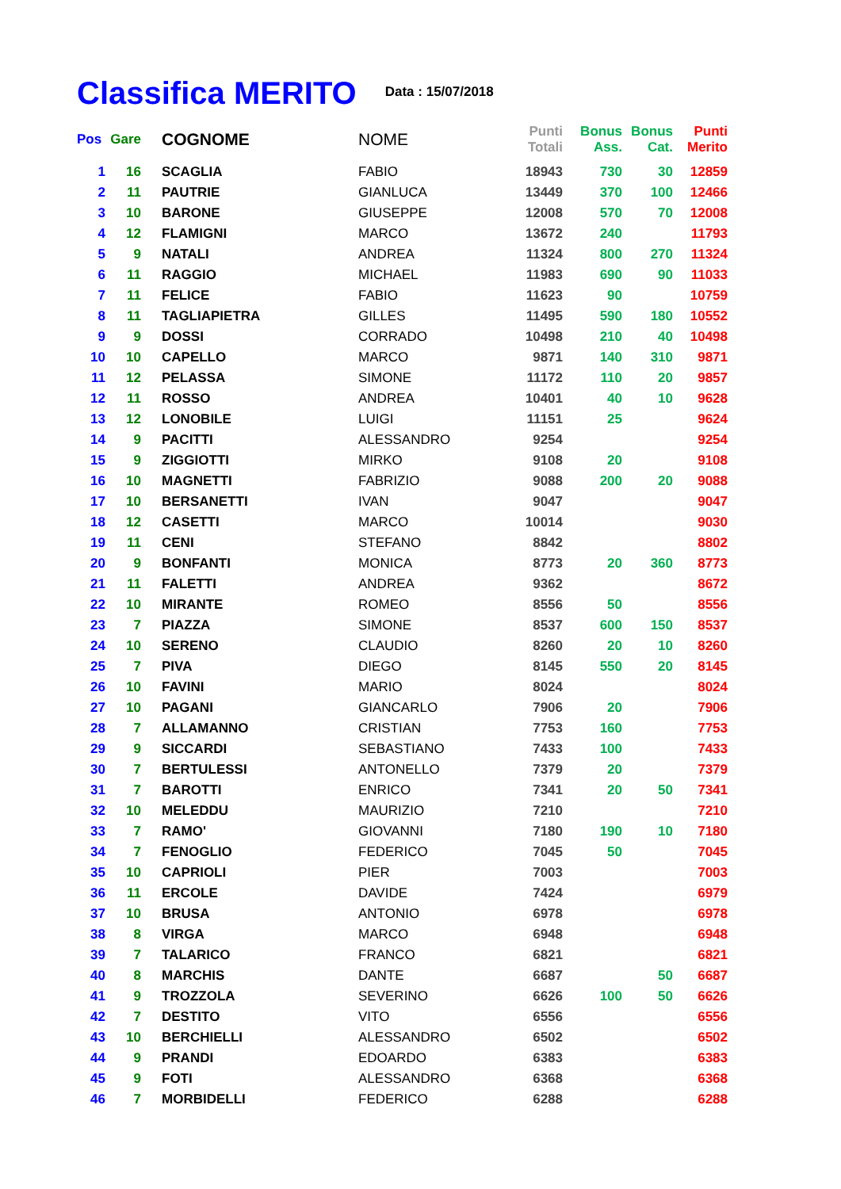Classifica MERITO
Data : 15/07/2018
| Pos | Gare | COGNOME | NOME | Punti Totali | Bonus Ass. | Bonus Cat. | Punti Merito |
| --- | --- | --- | --- | --- | --- | --- | --- |
| 1 | 16 | SCAGLIA | FABIO | 18943 | 730 | 30 | 12859 |
| 2 | 11 | PAUTRIE | GIANLUCA | 13449 | 370 | 100 | 12466 |
| 3 | 10 | BARONE | GIUSEPPE | 12008 | 570 | 70 | 12008 |
| 4 | 12 | FLAMIGNI | MARCO | 13672 | 240 | | 11793 |
| 5 | 9 | NATALI | ANDREA | 11324 | 800 | 270 | 11324 |
| 6 | 11 | RAGGIO | MICHAEL | 11983 | 690 | 90 | 11033 |
| 7 | 11 | FELICE | FABIO | 11623 | 90 | | 10759 |
| 8 | 11 | TAGLIAPIETRA | GILLES | 11495 | 590 | 180 | 10552 |
| 9 | 9 | DOSSI | CORRADO | 10498 | 210 | 40 | 10498 |
| 10 | 10 | CAPELLO | MARCO | 9871 | 140 | 310 | 9871 |
| 11 | 12 | PELASSA | SIMONE | 11172 | 110 | 20 | 9857 |
| 12 | 11 | ROSSO | ANDREA | 10401 | 40 | 10 | 9628 |
| 13 | 12 | LONOBILE | LUIGI | 11151 | 25 | | 9624 |
| 14 | 9 | PACITTI | ALESSANDRO | 9254 | | | 9254 |
| 15 | 9 | ZIGGIOTTI | MIRKO | 9108 | 20 | | 9108 |
| 16 | 10 | MAGNETTI | FABRIZIO | 9088 | 200 | 20 | 9088 |
| 17 | 10 | BERSANETTI | IVAN | 9047 | | | 9047 |
| 18 | 12 | CASETTI | MARCO | 10014 | | | 9030 |
| 19 | 11 | CENI | STEFANO | 8842 | | | 8802 |
| 20 | 9 | BONFANTI | MONICA | 8773 | 20 | 360 | 8773 |
| 21 | 11 | FALETTI | ANDREA | 9362 | | | 8672 |
| 22 | 10 | MIRANTE | ROMEO | 8556 | 50 | | 8556 |
| 23 | 7 | PIAZZA | SIMONE | 8537 | 600 | 150 | 8537 |
| 24 | 10 | SERENO | CLAUDIO | 8260 | 20 | 10 | 8260 |
| 25 | 7 | PIVA | DIEGO | 8145 | 550 | 20 | 8145 |
| 26 | 10 | FAVINI | MARIO | 8024 | | | 8024 |
| 27 | 10 | PAGANI | GIANCARLO | 7906 | 20 | | 7906 |
| 28 | 7 | ALLAMANNO | CRISTIAN | 7753 | 160 | | 7753 |
| 29 | 9 | SICCARDI | SEBASTIANO | 7433 | 100 | | 7433 |
| 30 | 7 | BERTULESSI | ANTONELLO | 7379 | 20 | | 7379 |
| 31 | 7 | BAROTTI | ENRICO | 7341 | 20 | 50 | 7341 |
| 32 | 10 | MELEDDU | MAURIZIO | 7210 | | | 7210 |
| 33 | 7 | RAMO' | GIOVANNI | 7180 | 190 | 10 | 7180 |
| 34 | 7 | FENOGLIO | FEDERICO | 7045 | 50 | | 7045 |
| 35 | 10 | CAPRIOLI | PIER | 7003 | | | 7003 |
| 36 | 11 | ERCOLE | DAVIDE | 7424 | | | 6979 |
| 37 | 10 | BRUSA | ANTONIO | 6978 | | | 6978 |
| 38 | 8 | VIRGA | MARCO | 6948 | | | 6948 |
| 39 | 7 | TALARICO | FRANCO | 6821 | | | 6821 |
| 40 | 8 | MARCHIS | DANTE | 6687 | | 50 | 6687 |
| 41 | 9 | TROZZOLA | SEVERINO | 6626 | 100 | 50 | 6626 |
| 42 | 7 | DESTITO | VITO | 6556 | | | 6556 |
| 43 | 10 | BERCHIELLI | ALESSANDRO | 6502 | | | 6502 |
| 44 | 9 | PRANDI | EDOARDO | 6383 | | | 6383 |
| 45 | 9 | FOTI | ALESSANDRO | 6368 | | | 6368 |
| 46 | 7 | MORBIDELLI | FEDERICO | 6288 | | | 6288 |